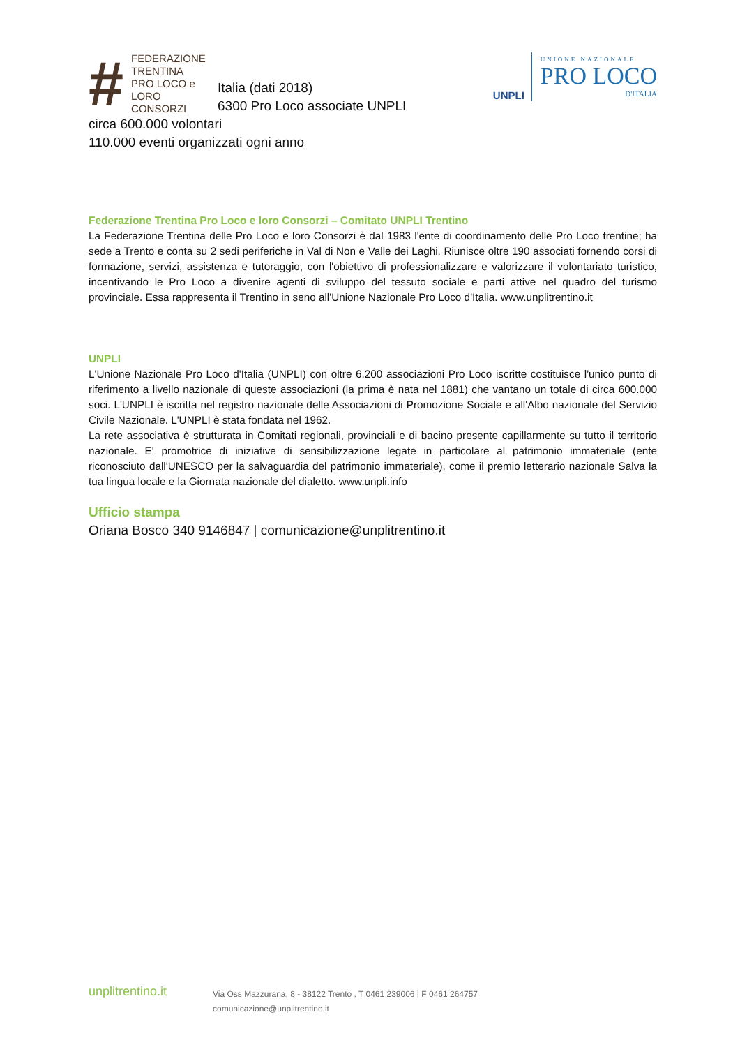#
FEDERAZIONE
TRENTINA
PRO LOCO e
LORO CONSORZI
Italia (dati 2018)
6300 Pro Loco associate UNPLI
UNPLI
UNIONE NAZIONALE
PRO LOCO
D'ITALIA
circa 600.000 volontari
110.000 eventi organizzati ogni anno
Federazione Trentina Pro Loco e loro Consorzi – Comitato UNPLI Trentino
La Federazione Trentina delle Pro Loco e loro Consorzi è dal 1983 l'ente di coordinamento delle Pro Loco trentine; ha sede a Trento e conta su 2 sedi periferiche in Val di Non e Valle dei Laghi. Riunisce oltre 190 associati fornendo corsi di formazione, servizi, assistenza e tutoraggio, con l'obiettivo di professionalizzare e valorizzare il volontariato turistico, incentivando le Pro Loco a divenire agenti di sviluppo del tessuto sociale e parti attive nel quadro del turismo provinciale. Essa rappresenta il Trentino in seno all'Unione Nazionale Pro Loco d'Italia. www.unplitrentino.it
UNPLI
L'Unione Nazionale Pro Loco d'Italia (UNPLI) con oltre 6.200 associazioni Pro Loco iscritte costituisce l'unico punto di riferimento a livello nazionale di queste associazioni (la prima è nata nel 1881) che vantano un totale di circa 600.000 soci. L'UNPLI è iscritta nel registro nazionale delle Associazioni di Promozione Sociale e all'Albo nazionale del Servizio Civile Nazionale. L'UNPLI è stata fondata nel 1962.
La rete associativa è strutturata in Comitati regionali, provinciali e di bacino presente capillarmente su tutto il territorio nazionale. E' promotrice di iniziative di sensibilizzazione legate in particolare al patrimonio immateriale (ente riconosciuto dall'UNESCO per la salvaguardia del patrimonio immateriale), come il premio letterario nazionale Salva la tua lingua locale e la Giornata nazionale del dialetto. www.unpli.info
Ufficio stampa
Oriana Bosco 340 9146847 | comunicazione@unplitrentino.it
unplitrentino.it
Via Oss Mazzurana, 8 - 38122 Trento , T 0461 239006 | F 0461 264757
comunicazione@unplitrentino.it